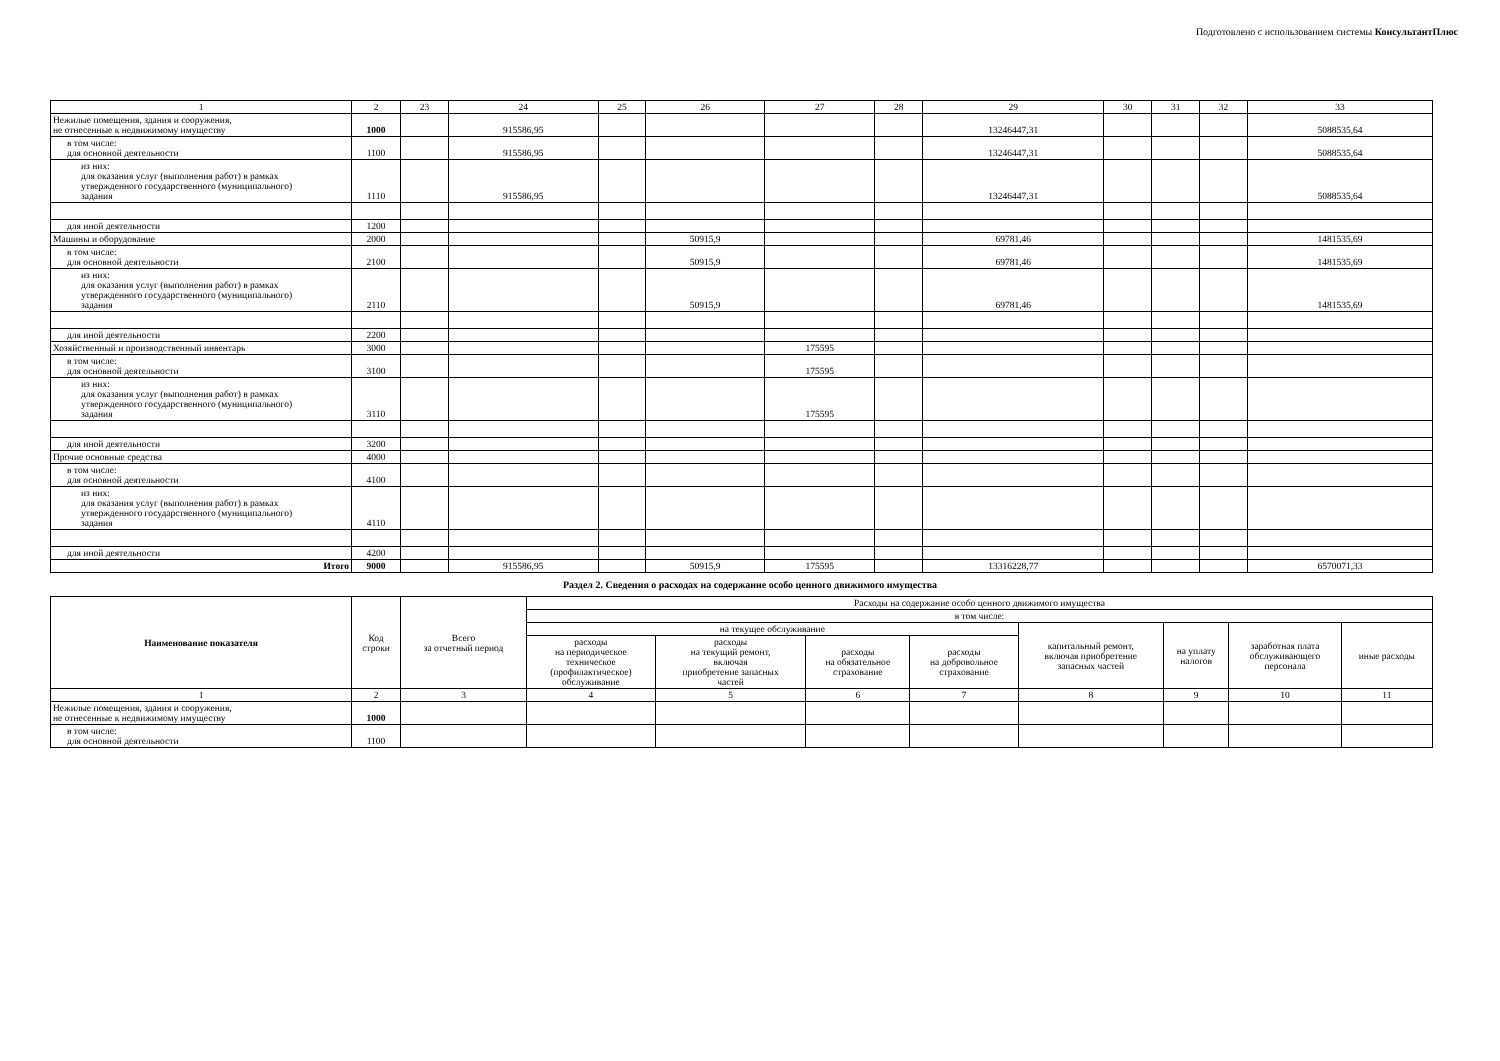Подготовлено с использованием системы КонсультантПлюс
| 1 | 2 | 23 | 24 | 25 | 26 | 27 | 28 | 29 | 30 | 31 | 32 | 33 |
| Нежилые помещения, здания и сооружения, не отнесенные к недвижимому имуществу | 1000 | | 915586,95 | | | | | 13246447,31 | | | | 5088535,64 |
| в том числе: для основной деятельности | 1100 | | 915586,95 | | | | | 13246447,31 | | | | 5088535,64 |
| из них: для оказания услуг (выполнения работ) в рамках утвержденного государственного (муниципального) задания | 1110 | | 915586,95 | | | | | 13246447,31 | | | | 5088535,64 |
| для иной деятельности | 1200 | | | | | | | | | | | |
| Машины и оборудование | 2000 | | | | 50915,9 | | | 69781,46 | | | | 1481535,69 |
| в том числе: для основной деятельности | 2100 | | | | 50915,9 | | | 69781,46 | | | | 1481535,69 |
| из них: для оказания услуг (выполнения работ) в рамках утвержденного государственного (муниципального) задания | 2110 | | | | 50915,9 | | | 69781,46 | | | | 1481535,69 |
| для иной деятельности | 2200 | | | | | | | | | | | |
| Хозяйственный и производственный инвентарь | 3000 | | | | | 175595 | | | | | | |
| в том числе: для основной деятельности | 3100 | | | | | 175595 | | | | | | |
| из них: для оказания услуг (выполнения работ) в рамках утвержденного государственного (муниципального) задания | 3110 | | | | | 175595 | | | | | | |
| для иной деятельности | 3200 | | | | | | | | | | | |
| Прочие основные средства | 4000 | | | | | | | | | | | |
| в том числе: для основной деятельности | 4100 | | | | | | | | | | | |
| из них: для оказания услуг (выполнения работ) в рамках утвержденного государственного (муниципального) задания | 4110 | | | | | | | | | | | |
| для иной деятельности | 4200 | | | | | | | | | | | |
| Итого | 9000 | | 915586,95 | | 50915,9 | 175595 | | 13316228,77 | | | | 6570071,33 |
Раздел 2. Сведения о расходах на содержание особо ценного движимого имущества
| Наименование показателя | Код строки | Всего за отчетный период | Расходы на содержание особо ценного движимого имущества | | | | | | | |
| --- | --- | --- | --- | --- | --- | --- | --- | --- | --- | --- |
| | | | в том числе: | | | | | | | |
| | | | на текущее обслуживание | | | | капитальный ремонт, включая приобретение запасных частей | на уплату налогов | заработная плата обслуживающего персонала | иные расходы |
| | | | расходы на периодическое техническое (профилактическое) обслуживание | расходы на текущий ремонт, включая приобретение запасных частей | расходы на обязательное страхование | расходы на добровольное страхование | | | | |
| 1 | 2 | 3 | 4 | 5 | 6 | 7 | 8 | 9 | 10 | 11 |
| Нежилые помещения, здания и сооружения, не отнесенные к недвижимому имуществу | 1000 | | | | | | | | | |
| в том числе: для основной деятельности | 1100 | | | | | | | | | |